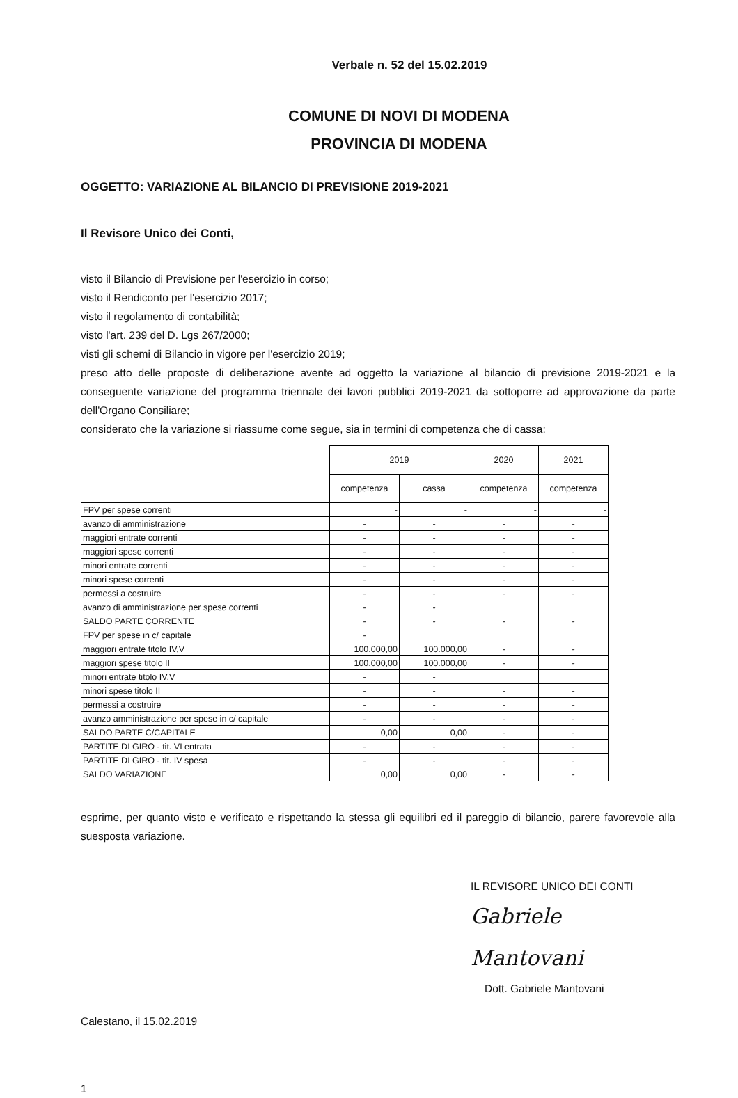Verbale n. 52 del 15.02.2019
COMUNE DI NOVI DI MODENA
PROVINCIA DI MODENA
OGGETTO: VARIAZIONE AL BILANCIO DI PREVISIONE 2019-2021
Il Revisore Unico dei Conti,
visto il Bilancio di Previsione per l'esercizio in corso;
visto il Rendiconto per l'esercizio 2017;
visto il regolamento di contabilità;
visto l'art. 239 del D. Lgs 267/2000;
visti gli schemi di Bilancio in vigore per l'esercizio 2019;
preso atto delle proposte di deliberazione avente ad oggetto la variazione al bilancio di previsione 2019-2021 e la conseguente variazione del programma triennale dei lavori pubblici 2019-2021 da sottoporre ad approvazione da parte dell'Organo Consiliare;
considerato che la variazione si riassume come segue, sia in termini di competenza che di cassa:
| | 2019 | | 2020 | 2021 |
| --- | --- | --- | --- | --- |
| | competenza | cassa | competenza | competenza |
| FPV per spese correnti | - | - | - | - |
| avanzo di amministrazione | - | - | - | - |
| maggiori entrate correnti | - | - | - | - |
| maggiori spese correnti | - | - | - | - |
| minori entrate correnti | - | - | - | - |
| minori spese correnti | - | - | - | - |
| permessi a costruire | - | - | - | - |
| avanzo di amministrazione per spese correnti | - | - | | |
| SALDO PARTE CORRENTE | - | - | - | - |
| FPV per spese in c/ capitale | - | | | |
| maggiori entrate titolo IV,V | 100.000,00 | 100.000,00 | - | - |
| maggiori spese titolo II | 100.000,00 | 100.000,00 | - | - |
| minori entrate titolo IV,V | - | - | | |
| minori spese titolo II | - | - | - | - |
| permessi a costruire | - | - | - | - |
| avanzo amministrazione per spese in c/ capitale | - | - | - | - |
| SALDO PARTE C/CAPITALE | 0,00 | 0,00 | - | - |
| PARTITE DI GIRO - tit. VI entrata | - | - | - | - |
| PARTITE DI GIRO - tit. IV spesa | - | - | - | - |
| SALDO VARIAZIONE | 0,00 | 0,00 | - | - |
esprime, per quanto visto e verificato e rispettando la stessa gli equilibri ed il pareggio di bilancio, parere favorevole alla suesposta variazione.
IL REVISORE UNICO DEI CONTI
Gabriele Mantovani
Dott. Gabriele Mantovani
Calestano, il 15.02.2019
1